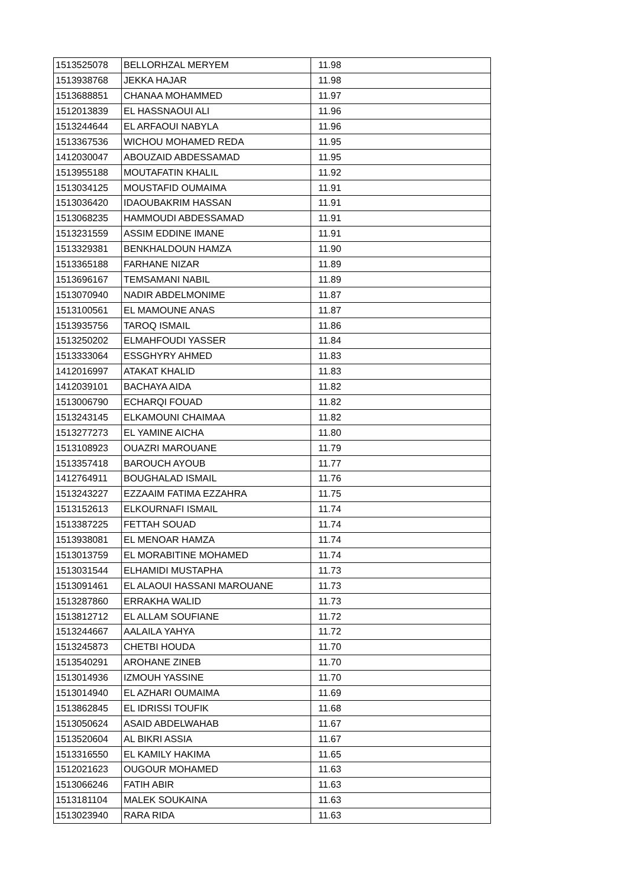| 1513525078 | BELLORHZAL MERYEM | 11.98 |
| 1513938768 | JEKKA HAJAR | 11.98 |
| 1513688851 | CHANAA MOHAMMED | 11.97 |
| 1512013839 | EL HASSNAOUI ALI | 11.96 |
| 1513244644 | EL ARFAOUI NABYLA | 11.96 |
| 1513367536 | WICHOU MOHAMED REDA | 11.95 |
| 1412030047 | ABOUZAID ABDESSAMAD | 11.95 |
| 1513955188 | MOUTAFATIN KHALIL | 11.92 |
| 1513034125 | MOUSTAFID OUMAIMA | 11.91 |
| 1513036420 | IDAOUBAKRIM HASSAN | 11.91 |
| 1513068235 | HAMMOUDI ABDESSAMAD | 11.91 |
| 1513231559 | ASSIM EDDINE IMANE | 11.91 |
| 1513329381 | BENKHALDOUN HAMZA | 11.90 |
| 1513365188 | FARHANE NIZAR | 11.89 |
| 1513696167 | TEMSAMANI NABIL | 11.89 |
| 1513070940 | NADIR ABDELMONIME | 11.87 |
| 1513100561 | EL MAMOUNE ANAS | 11.87 |
| 1513935756 | TAROQ ISMAIL | 11.86 |
| 1513250202 | ELMAHFOUDI YASSER | 11.84 |
| 1513333064 | ESSGHYRY AHMED | 11.83 |
| 1412016997 | ATAKAT KHALID | 11.83 |
| 1412039101 | BACHAYA AIDA | 11.82 |
| 1513006790 | ECHARQI FOUAD | 11.82 |
| 1513243145 | ELKAMOUNI CHAIMAA | 11.82 |
| 1513277273 | EL YAMINE AICHA | 11.80 |
| 1513108923 | OUAZRI MAROUANE | 11.79 |
| 1513357418 | BAROUCH AYOUB | 11.77 |
| 1412764911 | BOUGHALAD ISMAIL | 11.76 |
| 1513243227 | EZZAAIM FATIMA EZZAHRA | 11.75 |
| 1513152613 | ELKOURNAFI ISMAIL | 11.74 |
| 1513387225 | FETTAH SOUAD | 11.74 |
| 1513938081 | EL MENOAR HAMZA | 11.74 |
| 1513013759 | EL MORABITINE MOHAMED | 11.74 |
| 1513031544 | ELHAMIDI MUSTAPHA | 11.73 |
| 1513091461 | EL ALAOUI HASSANI MAROUANE | 11.73 |
| 1513287860 | ERRAKHA WALID | 11.73 |
| 1513812712 | EL ALLAM SOUFIANE | 11.72 |
| 1513244667 | AALAILA YAHYA | 11.72 |
| 1513245873 | CHETBI HOUDA | 11.70 |
| 1513540291 | AROHANE ZINEB | 11.70 |
| 1513014936 | IZMOUH YASSINE | 11.70 |
| 1513014940 | EL AZHARI OUMAIMA | 11.69 |
| 1513862845 | EL IDRISSI TOUFIK | 11.68 |
| 1513050624 | ASAID ABDELWAHAB | 11.67 |
| 1513520604 | AL BIKRI ASSIA | 11.67 |
| 1513316550 | EL KAMILY HAKIMA | 11.65 |
| 1512021623 | OUGOUR MOHAMED | 11.63 |
| 1513066246 | FATIH ABIR | 11.63 |
| 1513181104 | MALEK SOUKAINA | 11.63 |
| 1513023940 | RARA RIDA | 11.63 |